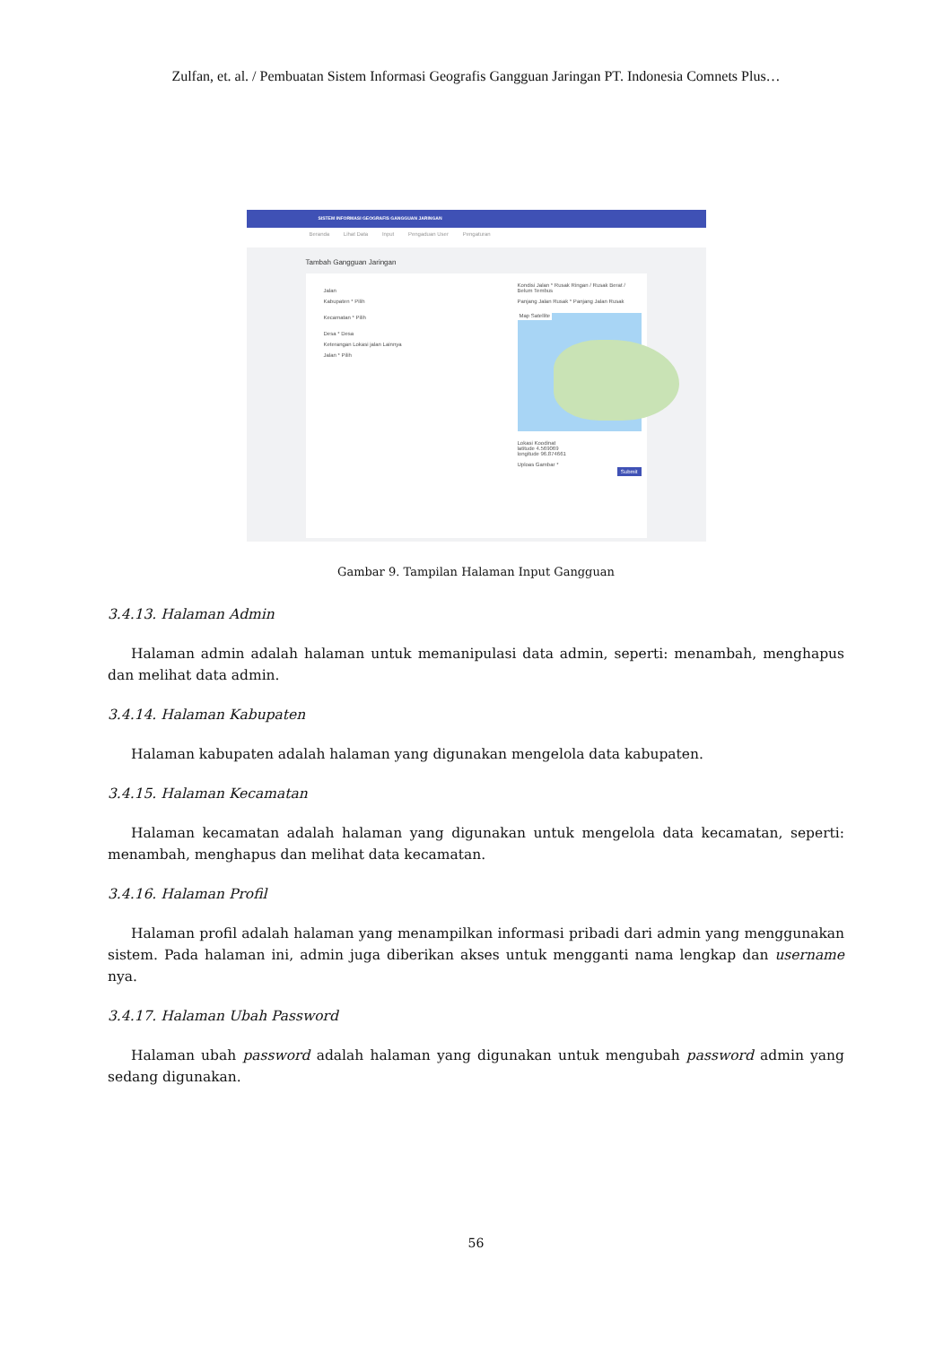Zulfan, et. al. / Pembuatan Sistem Informasi Geografis Gangguan Jaringan PT. Indonesia Comnets Plus…
SISTEM INFORMASI GEOGRAFIS GANGGUAN JARINGAN
Beranda Lihat Data Input Pengaduan User Pengaturan
Tambah Gangguan Jaringan
Jalan
Kabupaten * Pilih
Kecamatan * Pilih
Desa * Desa
Keterangan Lokasi jalan Lainnya
Jalan * Pilih
Kondisi Jalan * Rusak Ringan / Rusak Berat / Belum Tembus
Panjang Jalan Rusak * Panjang Jalan Rusak
Map Satellite
Lokasi Koodinat
latitude 4.569069
longitude 96.874661
Uploas Gambar *
Submit
Gambar 9. Tampilan Halaman Input Gangguan
3.4.13. Halaman Admin
Halaman admin adalah halaman untuk memanipulasi data admin, seperti: menambah, menghapus dan melihat data admin.
3.4.14. Halaman Kabupaten
Halaman kabupaten adalah halaman yang digunakan mengelola data kabupaten.
3.4.15. Halaman Kecamatan
Halaman kecamatan adalah halaman yang digunakan untuk mengelola data kecamatan, seperti: menambah, menghapus dan melihat data kecamatan.
3.4.16. Halaman Profil
Halaman profil adalah halaman yang menampilkan informasi pribadi dari admin yang menggunakan sistem. Pada halaman ini, admin juga diberikan akses untuk mengganti nama lengkap dan username nya.
3.4.17. Halaman Ubah Password
Halaman ubah password adalah halaman yang digunakan untuk mengubah password admin yang sedang digunakan.
56